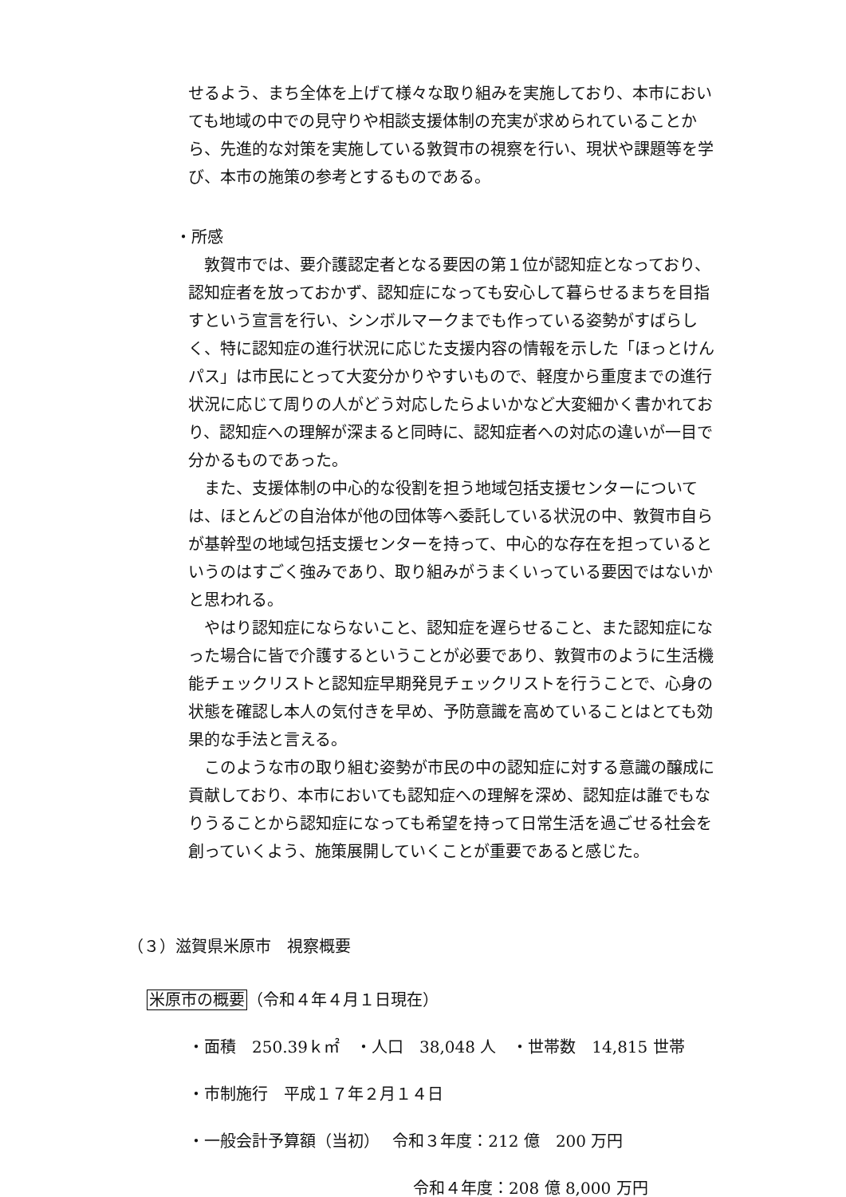せるよう、まち全体を上げて様々な取り組みを実施しており、本市においても地域の中での見守りや相談支援体制の充実が求められていることから、先進的な対策を実施している敦賀市の視察を行い、現状や課題等を学び、本市の施策の参考とするものである。
・所感
敦賀市では、要介護認定者となる要因の第１位が認知症となっており、認知症者を放っておかず、認知症になっても安心して暮らせるまちを目指すという宣言を行い、シンボルマークまでも作っている姿勢がすばらしく、特に認知症の進行状況に応じた支援内容の情報を示した「ほっとけんパス」は市民にとって大変分かりやすいもので、軽度から重度までの進行状況に応じて周りの人がどう対応したらよいかなど大変細かく書かれており、認知症への理解が深まると同時に、認知症者への対応の違いが一目で分かるものであった。
また、支援体制の中心的な役割を担う地域包括支援センターについては、ほとんどの自治体が他の団体等へ委託している状況の中、敦賀市自らが基幹型の地域包括支援センターを持って、中心的な存在を担っているというのはすごく強みであり、取り組みがうまくいっている要因ではないかと思われる。
やはり認知症にならないこと、認知症を遅らせること、また認知症になった場合に皆で介護するということが必要であり、敦賀市のように生活機能チェックリストと認知症早期発見チェックリストを行うことで、心身の状態を確認し本人の気付きを早め、予防意識を高めていることはとても効果的な手法と言える。
このような市の取り組む姿勢が市民の中の認知症に対する意識の醸成に貢献しており、本市においても認知症への理解を深め、認知症は誰でもなりうることから認知症になっても希望を持って日常生活を過ごせる社会を創っていくよう、施策展開していくことが重要であると感じた。
（３）滋賀県米原市　視察概要
米原市の概要（令和４年４月１日現在）
・面積　250.39ｋ㎡　・人口　38,048 人　・世帯数　14,815 世帯
・市制施行　平成１７年２月１４日
・一般会計予算額（当初）　 令和３年度：212 億　200 万円
令和４年度：208 億 8,000 万円